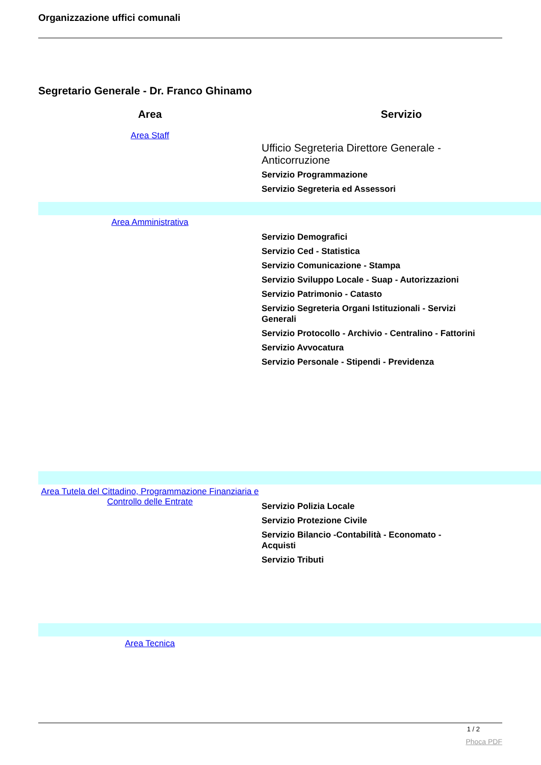Organizzazione uffici comunali
Segretario Generale - Dr. Franco Ghinamo
| Area | Servizio |
| --- | --- |
| Area Staff | Ufficio Segreteria Direttore Generale - Anticorruzione Servizio Programmazione Servizio Segreteria ed Assessori |
| Area Amministrativa | Servizio Demografici Servizio Ced - Statistica Servizio Comunicazione - Stampa Servizio Sviluppo Locale - Suap - Autorizzazioni Servizio Patrimonio - Catasto Servizio Segreteria Organi Istituzionali - Servizi Generali Servizio Protocollo - Archivio - Centralino - Fattorini Servizio Avvocatura Servizio Personale - Stipendi - Previdenza |
| Area Tutela del Cittadino, Programmazione Finanziaria e Controllo delle Entrate | Servizio Polizia Locale Servizio Protezione Civile Servizio Bilancio -Contabilità - Economato - Acquisti Servizio Tributi |
| Area Tecnica | |
1 / 2
Phoca PDF